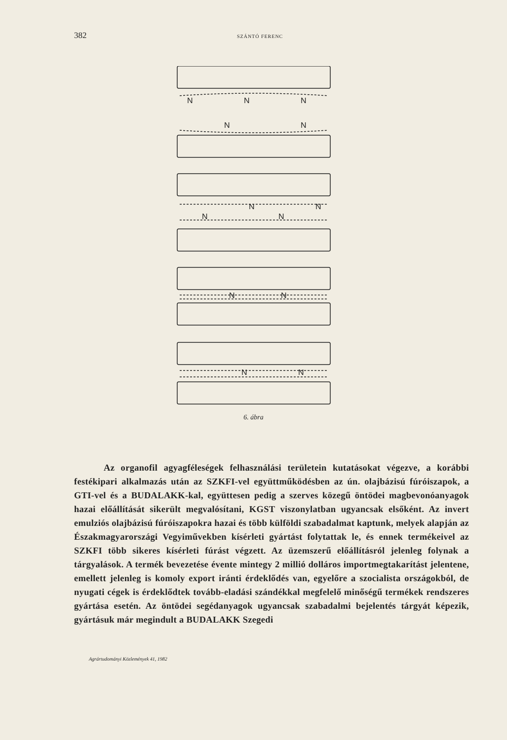382 SZÁNTÓ FERENC
N
N
N
N
N
N
N
N
N
N
N
N
N
6. ábra
Az organofil agyagféleségek felhasználási területein kutatásokat végezve, a korábbi festékipari alkalmazás után az SZKFI-vel együttműködésben az ún. olajbázisú fúróiszapok, a GTI-vel és a BUDALAKK-kal, együttesen pedig a szerves közegű öntödei magbevonóanyagok hazai előállítását sikerült megvalósítani, KGST viszonylatban ugyancsak elsőként. Az invert emulziós olajbázisú fúróiszapokra hazai és több külföldi szabadalmat kaptunk, melyek alapján az Északmagyarországi Vegyiművekben kísérleti gyártást folytattak le, és ennek termékeivel az SZKFI több sikeres kísérleti fúrást végzett. Az üzemszerű előállításról jelenleg folynak a tárgyalások. A termék bevezetése évente mintegy 2 millió dolláros importmegtakarítást jelentene, emellett jelenleg is komoly export iránti érdeklődés van, egyelőre a szocialista országokból, de nyugati cégek is érdeklődtek tovább-eladási szándékkal megfelelő minőségű termékek rendszeres gyártása esetén. Az öntödei segédanyagok ugyancsak szabadalmi bejelentés tárgyát képezik, gyártásuk már megindult a BUDALAKK Szegedi
Agrártudományi Közlemények 41, 1982